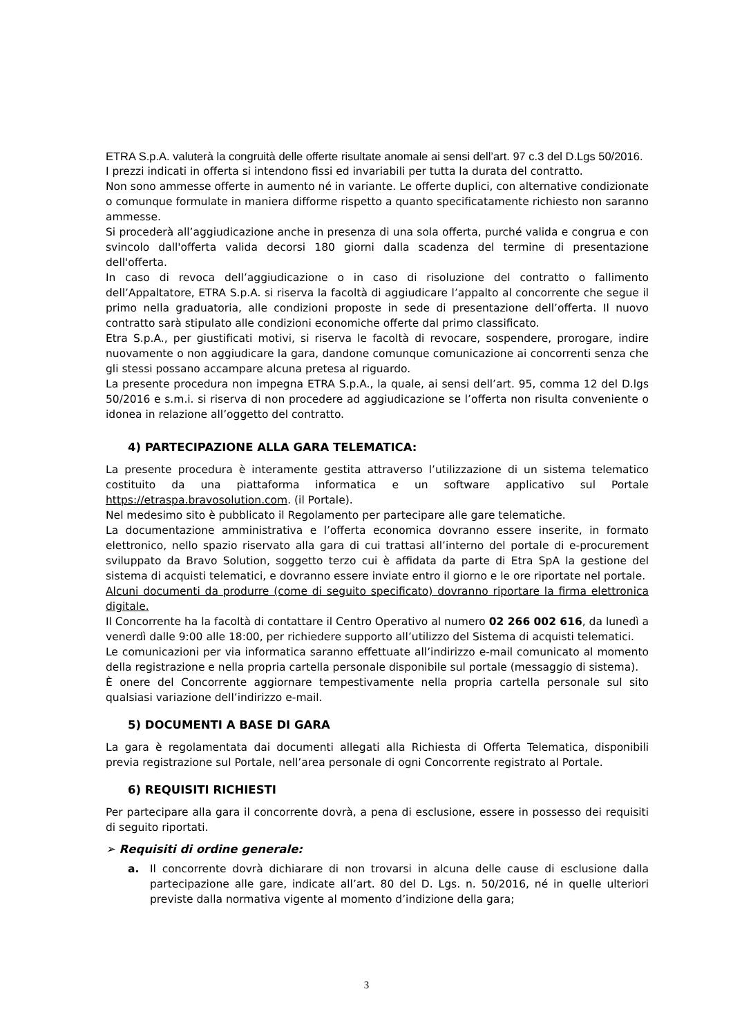ETRA S.p.A. valuterà la congruità delle offerte risultate anomale ai sensi dell’art. 97 c.3 del D.Lgs 50/2016.
I prezzi indicati in offerta si intendono fissi ed invariabili per tutta la durata del contratto.
Non sono ammesse offerte in aumento né in variante. Le offerte duplici, con alternative condizionate o comunque formulate in maniera difforme rispetto a quanto specificatamente richiesto non saranno ammesse.
Si procederà all’aggiudicazione anche in presenza di una sola offerta, purché valida e congrua e con svincolo dall'offerta valida decorsi 180 giorni dalla scadenza del termine di presentazione dell'offerta.
In caso di revoca dell’aggiudicazione o in caso di risoluzione del contratto o fallimento dell’Appaltatore, ETRA S.p.A. si riserva la facoltà di aggiudicare l’appalto al concorrente che segue il primo nella graduatoria, alle condizioni proposte in sede di presentazione dell’offerta. Il nuovo contratto sarà stipulato alle condizioni economiche offerte dal primo classificato.
Etra S.p.A., per giustificati motivi, si riserva le facoltà di revocare, sospendere, prorogare, indire nuovamente o non aggiudicare la gara, dandone comunque comunicazione ai concorrenti senza che gli stessi possano accampare alcuna pretesa al riguardo.
La presente procedura non impegna ETRA S.p.A., la quale, ai sensi dell’art. 95, comma 12 del D.lgs 50/2016 e s.m.i. si riserva di non procedere ad aggiudicazione se l’offerta non risulta conveniente o idonea in relazione all’oggetto del contratto.
4) PARTECIPAZIONE ALLA GARA TELEMATICA:
La presente procedura è interamente gestita attraverso l’utilizzazione di un sistema telematico costituito da una piattaforma informatica e un software applicativo sul Portale https://etraspa.bravosolution.com. (il Portale).
Nel medesimo sito è pubblicato il Regolamento per partecipare alle gare telematiche.
La documentazione amministrativa e l’offerta economica dovranno essere inserite, in formato elettronico, nello spazio riservato alla gara di cui trattasi all’interno del portale di e-procurement sviluppato da Bravo Solution, soggetto terzo cui è affidata da parte di Etra SpA la gestione del sistema di acquisti telematici, e dovranno essere inviate entro il giorno e le ore riportate nel portale.
Alcuni documenti da produrre (come di seguito specificato) dovranno riportare la firma elettronica digitale.
Il Concorrente ha la facoltà di contattare il Centro Operativo al numero 02 266 002 616, da lunedì a venerdì dalle 9:00 alle 18:00, per richiedere supporto all’utilizzo del Sistema di acquisti telematici.
Le comunicazioni per via informatica saranno effettuate all’indirizzo e-mail comunicato al momento della registrazione e nella propria cartella personale disponibile sul portale (messaggio di sistema).
È onere del Concorrente aggiornare tempestivamente nella propria cartella personale sul sito qualsiasi variazione dell’indirizzo e-mail.
5) DOCUMENTI A BASE DI GARA
La gara è regolamentata dai documenti allegati alla Richiesta di Offerta Telematica, disponibili previa registrazione sul Portale, nell’area personale di ogni Concorrente registrato al Portale.
6) REQUISITI RICHIESTI
Per partecipare alla gara il concorrente dovrà, a pena di esclusione, essere in possesso dei requisiti di seguito riportati.
➢ Requisiti di ordine generale:
a. Il concorrente dovrà dichiarare di non trovarsi in alcuna delle cause di esclusione dalla partecipazione alle gare, indicate all’art. 80 del D. Lgs. n. 50/2016, né in quelle ulteriori previste dalla normativa vigente al momento d’indizione della gara;
3